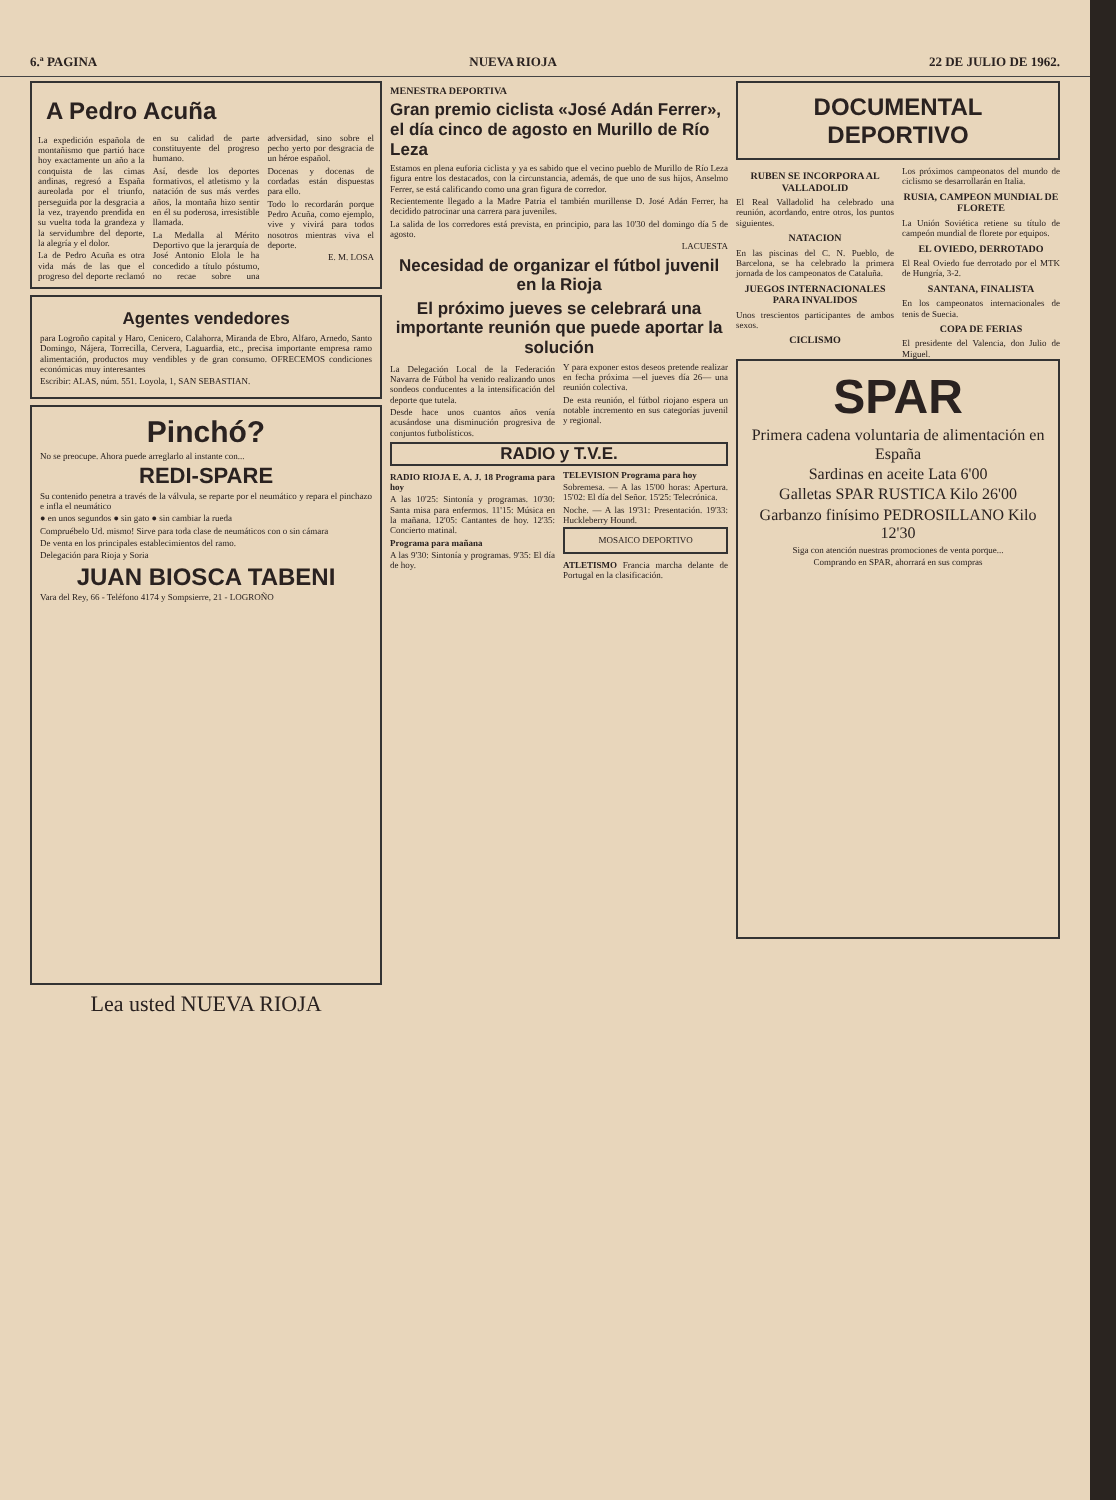6.ª PAGINA NUEVA RIOJA 22 DE JULIO DE 1962.
A Pedro Acuña
La expedición española de montañismo que partió hace hoy exactamente un año a la conquista de las cimas andinas, regresó a España aureolada por el triunfo, perseguida por la desgracia a la vez, trayendo prendida en su vuelta toda la grandeza y la servidumbre del deporte, la alegría y el dolor.
La de Pedro Acuña es otra vida más de las que el progreso del deporte reclamó en su calidad de parte constituyente del progreso humano.
Así, desde los deportes formativos, el atletismo y la natación de sus más verdes años, la montaña hizo sentir en él su poderosa, irresistible llamada.
La Medalla al Mérito Deportivo que la jerarquía de José Antonio Elola le ha concedido a título póstumo, no recae sobre una adversidad, sino sobre el pecho yerto por desgracia de un héroe español.
Docenas y docenas de cordadas están dispuestas para ello.
Todo lo recordarán porque Pedro Acuña, como ejemplo, vive y vivirá para todos nosotros mientras viva el deporte.
E. M. LOSA
Agentes vendedores
para Logroño capital y Haro, Cenicero, Calahorra, Miranda de Ebro, Alfaro, Arnedo, Santo Domingo, Nájera, Torrecilla, Cervera, Laguardia, etc., precisa importante empresa ramo alimentación, productos muy vendibles y de gran consumo. OFRECEMOS condiciones económicas muy interesantes
Escribir: ALAS, núm. 551. Loyola, 1, SAN SEBASTIAN.
Pinchó?
No se preocupe. Ahora puede arreglarlo al instante con...
REDI-SPARE
Su contenido penetra a través de la válvula, se reparte por el neumático y repara el pinchazo e infla el neumático
● en unos segundos ● sin gato ● sin cambiar la rueda
Compruébelo Ud. mismo! Sirve para toda clase de neumáticos con o sin cámara
De venta en los principales establecimientos del ramo.
Delegación para Rioja y Soria
JUAN BIOSCA TABENI
Vara del Rey, 66 - Teléfono 4174 y Sompsierre, 21 - LOGROÑO
Lea usted NUEVA RIOJA
MENESTRA DEPORTIVA
Gran premio ciclista «José Adán Ferrer», el día cinco de agosto en Murillo de Río Leza
Estamos en plena euforia ciclista y ya es sabido que el vecino pueblo de Murillo de Río Leza figura entre los destacados, con la circunstancia, además, de que uno de sus hijos, Anselmo Ferrer, se está calificando como una gran figura de corredor.
Recientemente llegado a la Madre Patria el también murillense D. José Adán Ferrer, ha decidido patrocinar una carrera para juveniles.
La salida de los corredores está prevista, en principio, para las 10'30 del domingo día 5 de agosto.
LACUESTA
Necesidad de organizar el fútbol juvenil en la Rioja
El próximo jueves se celebrará una importante reunión que puede aportar la solución
La Delegación Local de la Federación Navarra de Fútbol ha venido realizando unos sondeos conducentes a la intensificación del deporte que tutela.
Desde hace unos cuantos años venía acusándose una disminución progresiva de conjuntos futbolísticos.
Y para exponer estos deseos pretende realizar en fecha próxima —el jueves día 26— una reunión colectiva.
De esta reunión, el fútbol riojano espera un notable incremento en sus categorías juvenil y regional.
RADIO y T.V.E.
RADIO RIOJA E. A. J. 18 Programa para hoy
A las 10'25: Sintonía y programas. 10'30: Santa misa para enfermos. 11'15: Música en la mañana. 12'05: Cantantes de hoy. 12'35: Concierto matinal.
Programa para mañana
A las 9'30: Sintonía y programas. 9'35: El día de hoy.
TELEVISION Programa para hoy
Sobremesa. — A las 15'00 horas: Apertura. 15'02: El día del Señor. 15'25: Telecrónica.
Noche. — A las 19'31: Presentación. 19'33: Huckleberry Hound.
MOSAICO DEPORTIVO
ATLETISMO Francia marcha delante de Portugal en la clasificación.
DOCUMENTAL DEPORTIVO
RUBEN SE INCORPORA AL VALLADOLID
El Real Valladolid ha celebrado una reunión, acordando, entre otros, los puntos siguientes.
NATACION
En las piscinas del C. N. Pueblo, de Barcelona, se ha celebrado la primera jornada de los campeonatos de Cataluña.
JUEGOS INTERNACIONALES PARA INVALIDOS
Unos trescientos participantes de ambos sexos.
CICLISMO
Los próximos campeonatos del mundo de ciclismo se desarrollarán en Italia.
RUSIA, CAMPEON MUNDIAL DE FLORETE
La Unión Soviética retiene su título de campeón mundial de florete por equipos.
EL OVIEDO, DERROTADO
El Real Oviedo fue derrotado por el MTK de Hungría, 3-2.
SANTANA, FINALISTA
En los campeonatos internacionales de tenis de Suecia.
COPA DE FERIAS
El presidente del Valencia, don Julio de Miguel.
SPAR
Primera cadena voluntaria de alimentación en España
Sardinas en aceite Lata 6'00
Galletas SPAR RUSTICA Kilo 26'00
Garbanzo finísimo PEDROSILLANO Kilo 12'30
Siga con atención nuestras promociones de venta porque...
Comprando en SPAR, ahorrará en sus compras